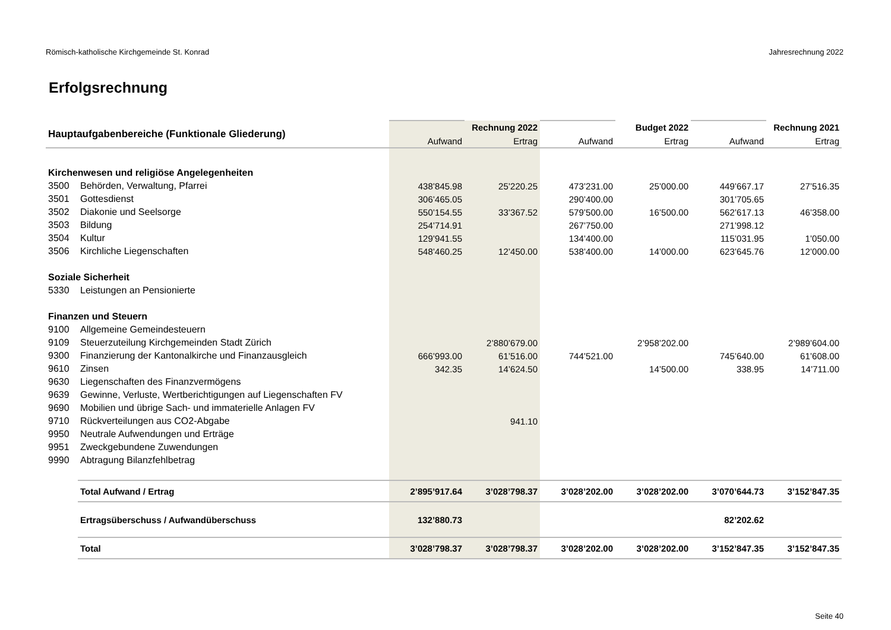Römisch-katholische Kirchgemeinde St. Konrad Jahresrechnung 2022
Erfolgsrechnung
| Hauptaufgabenbereiche (Funktionale Gliederung) | | | Rechnung 2022 | | Budget 2022 | | Rechnung 2021 |
| | | Aufwand | Ertrag | Aufwand | Ertrag | Aufwand | Ertrag |
| Kirchenwesen und religiöse Angelegenheiten | | | | | | | |
| 3500 | Behörden, Verwaltung, Pfarrei | 438’845.98 | 25’220.25 | 473’231.00 | 25’000.00 | 449’667.17 | 27’516.35 |
| 3501 | Gottesdienst | 306’465.05 | | 290’400.00 | | 301’705.65 | |
| 3502 | Diakonie und Seelsorge | 550’154.55 | 33’367.52 | 579’500.00 | 16’500.00 | 562’617.13 | 46’358.00 |
| 3503 | Bildung | 254’714.91 | | 267’750.00 | | 271’998.12 | |
| 3504 | Kultur | 129’941.55 | | 134’400.00 | | 115’031.95 | 1’050.00 |
| 3506 | Kirchliche Liegenschaften | 548’460.25 | 12’450.00 | 538’400.00 | 14’000.00 | 623’645.76 | 12’000.00 |
| Soziale Sicherheit | | | | | | | |
| 5330 | Leistungen an Pensionierte | | | | | | |
| Finanzen und Steuern | | | | | | | |
| 9100 | Allgemeine Gemeindesteuern | | | | | | |
| 9109 | Steuerzuteilung Kirchgemeinden Stadt Zürich | | 2’880’679.00 | | 2’958’202.00 | | 2’989’604.00 |
| 9300 | Finanzierung der Kantonalkirche und Finanzausgleich | 666’993.00 | 61’516.00 | 744’521.00 | | 745’640.00 | 61’608.00 |
| 9610 | Zinsen | 342.35 | 14’624.50 | | 14’500.00 | 338.95 | 14’711.00 |
| 9630 | Liegenschaften des Finanzvermögens | | | | | | |
| 9639 | Gewinne, Verluste, Wertberichtigungen auf Liegenschaften FV | | | | | | |
| 9690 | Mobilien und übrige Sach- und immaterielle Anlagen FV | | | | | | |
| 9710 | Rückverteilungen aus CO2-Abgabe | | 941.10 | | | | |
| 9950 | Neutrale Aufwendungen und Erträge | | | | | | |
| 9951 | Zweckgebundene Zuwendungen | | | | | | |
| 9990 | Abtragung Bilanzfehlbetrag | | | | | | |
| | Total Aufwand / Ertrag | 2’895’917.64 | 3’028’798.37 | 3’028’202.00 | 3’028’202.00 | 3’070’644.73 | 3’152’847.35 |
| | Ertragsüberschuss / Aufwandüberschuss | 132’880.73 | | | | 82’202.62 | |
| | Total | 3’028’798.37 | 3’028’798.37 | 3’028’202.00 | 3’028’202.00 | 3’152’847.35 | 3’152’847.35 |
Seite 40